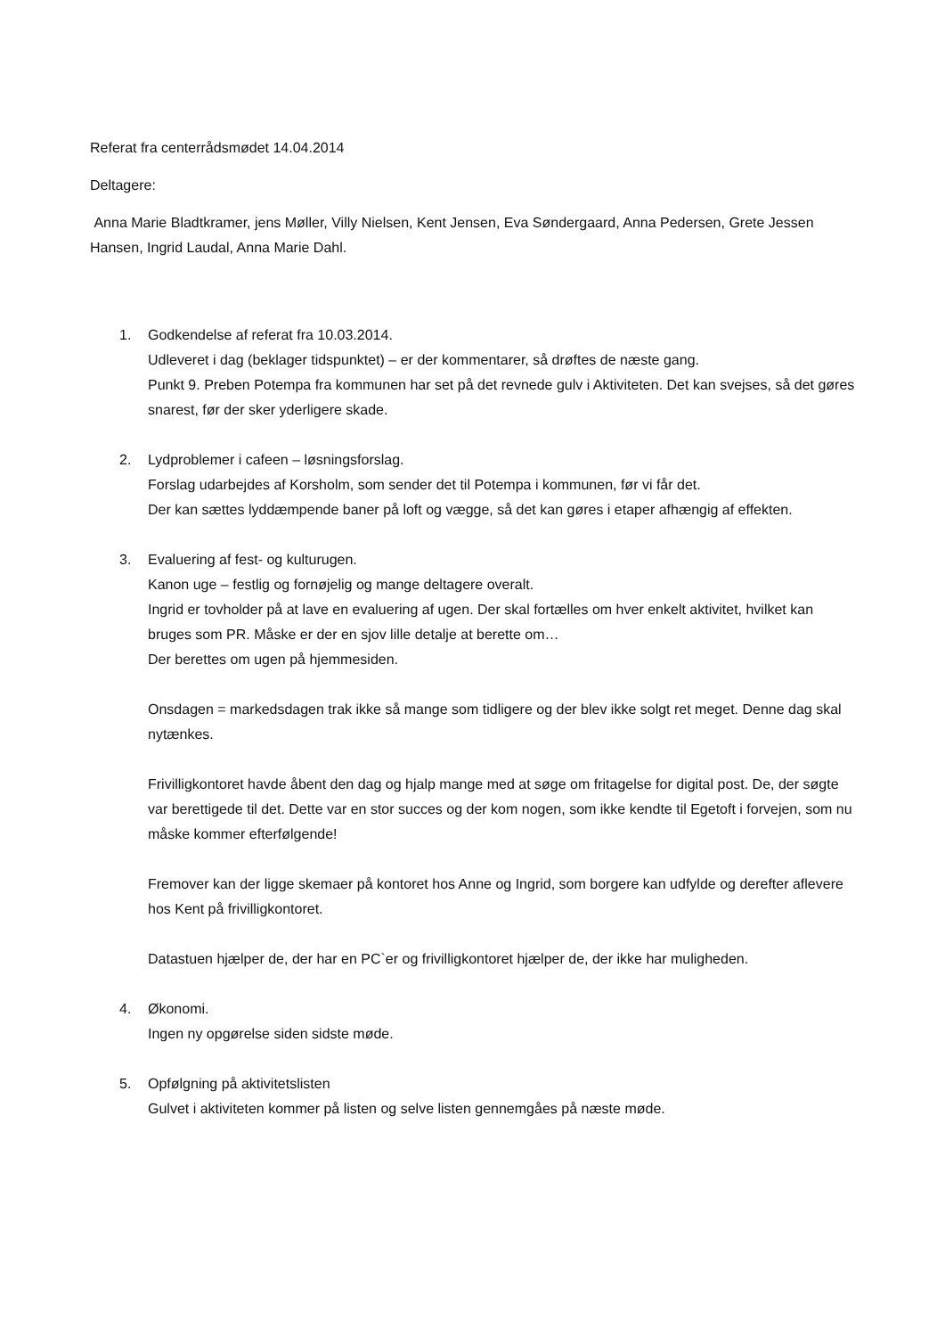Referat fra centerrådsmødet 14.04.2014
Deltagere:
Anna Marie Bladtkramer, jens Møller, Villy Nielsen, Kent Jensen, Eva Søndergaard, Anna Pedersen, Grete Jessen Hansen, Ingrid Laudal, Anna Marie Dahl.
1. Godkendelse af referat fra 10.03.2014.
Udleveret i dag (beklager tidspunktet) – er der kommentarer, så drøftes de næste gang.
Punkt 9. Preben Potempa fra kommunen har set på det revnede gulv i Aktiviteten. Det kan svejses, så det gøres snarest, før der sker yderligere skade.
2. Lydproblemer i cafeen – løsningsforslag.
Forslag udarbejdes af Korsholm, som sender det til Potempa i kommunen, før vi får det.
Der kan sættes lyddæmpende baner på loft og vægge, så det kan gøres i etaper afhængig af effekten.
3. Evaluering af fest- og kulturugen.
Kanon uge – festlig og fornøjelig og mange deltagere overalt.
Ingrid er tovholder på at lave en evaluering af ugen. Der skal fortælles om hver enkelt aktivitet, hvilket kan bruges som PR. Måske er der en sjov lille detalje at berette om…
Der berettes om ugen på hjemmesiden.
Onsdagen = markedsdagen trak ikke så mange som tidligere og der blev ikke solgt ret meget. Denne dag skal nytænkes.
Frivilligkontoret havde åbent den dag og hjalp mange med at søge om fritagelse for digital post. De, der søgte var berettigede til det. Dette var en stor succes og der kom nogen, som ikke kendte til Egetoft i forvejen, som nu måske kommer efterfølgende!
Fremover kan der ligge skemaer på kontoret hos Anne og Ingrid, som borgere kan udfylde og derefter aflevere hos Kent på frivilligkontoret.
Datastuen hjælper de, der har en PC`er og frivilligkontoret hjælper de, der ikke har muligheden.
4. Økonomi.
Ingen ny opgørelse siden sidste møde.
5. Opfølgning på aktivitetslisten
Gulvet i aktiviteten kommer på listen og selve listen gennemgåes på næste møde.